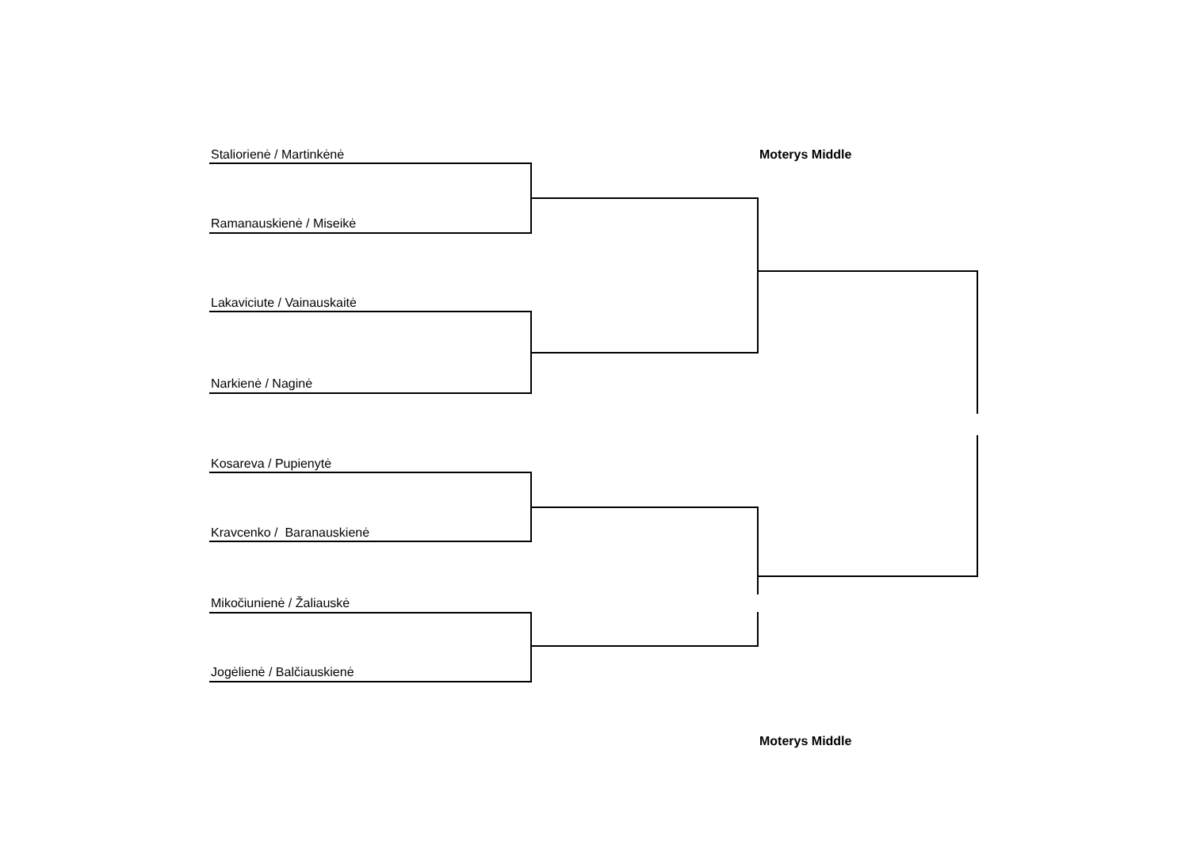Staliorienė / Martinkėnė
Moterys Middle
Ramanauskienė / Miseikė
Lakaviciute / Vainauskaitė
Narkienė / Naginė
Kosareva / Pupienytė
Kravcenko / Baranauskienė
Mikočiunienė / Žaliauskė
Jogėlienė / Balčiauskienė
Moterys Middle